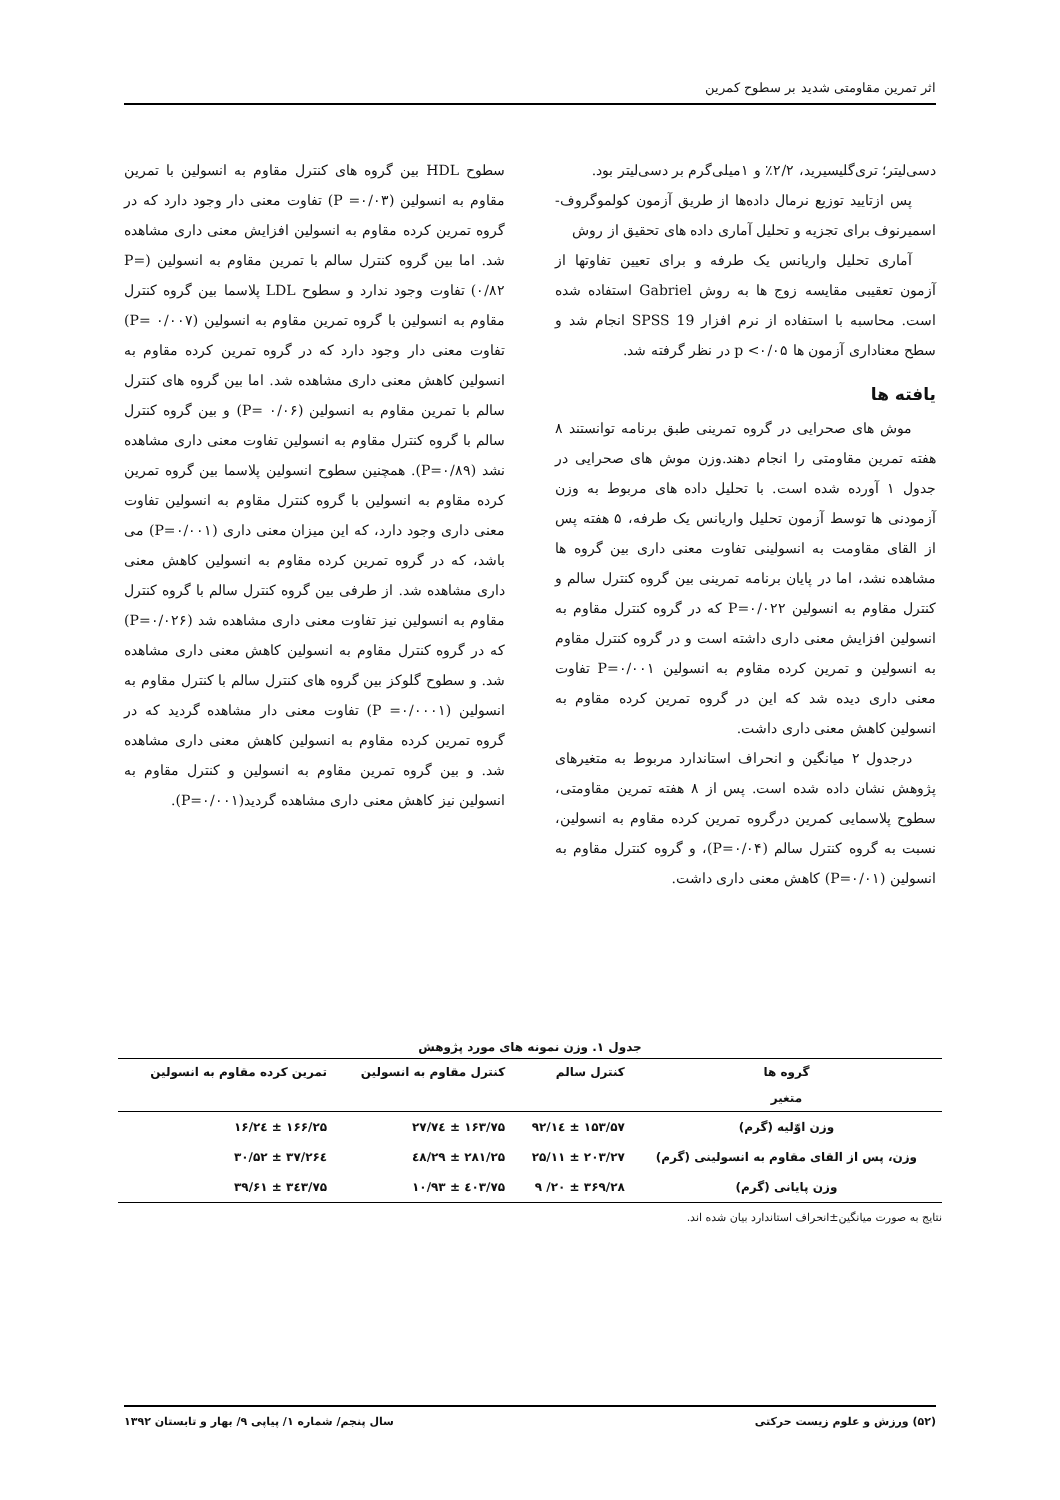اثر تمرین مقاومتی شدید بر سطوح کمرین
دسی‌لیتر؛ تری‌گلیسیرید، ۲/۲٪ و ۱میلی‌گرم بر دسی‌لیتر بود.
پس ازتایید توزیع نرمال داده‌ها از طریق آزمون کولموگروف- اسمیرنوف برای تجزیه و تحلیل آماری داده های تحقیق از روش
آماری تحلیل واریانس یک طرفه و برای تعیین تفاوتها از آزمون تعقیبی مقایسه زوج ها به روش Gabriel استفاده شده است. محاسبه با استفاده از نرم افزار SPSS 19 انجام شد و سطح معناداری آزمون ها ۰/۰۵> p در نظر گرفته شد.
یافته ها
موش های صحرایی در گروه تمرینی طبق برنامه توانستند ۸ هفته تمرین مقاومتی را انجام دهند.وزن موش های صحرایی در جدول ۱ آورده شده است. با تحلیل داده های مربوط به وزن آزمودنی ها توسط آزمون تحلیل واریانس یک طرفه، ۵ هفته پس از القای مقاومت به انسولینی تفاوت معنی داری بین گروه ها مشاهده نشد، اما در پایان برنامه تمرینی بین گروه کنترل سالم و کنترل مقاوم به انسولین P=۰/۰۲۲ که در گروه کنترل مقاوم به انسولین افزایش معنی داری داشته است و در گروه کنترل مقاوم به انسولین و تمرین کرده مقاوم به انسولین P=۰/۰۰۱ تفاوت معنی داری دیده شد که این در گروه تمرین کرده مقاوم به انسولین کاهش معنی داری داشت.
درجدول ۲ میانگین و انحراف استاندارد مربوط به متغیرهای پژوهش نشان داده شده است. پس از ۸ هفته تمرین مقاومتی، سطوح پلاسمایی کمرین درگروه تمرین کرده مقاوم به انسولین، نسبت به گروه کنترل سالم (P=۰/۰۴)، و گروه کنترل مقاوم به انسولین (P=۰/۰۱) کاهش معنی داری داشت.
سطوح HDL بین گروه های کنترل مقاوم به انسولین با تمرین مقاوم به انسولین (P =۰/۰۳) تفاوت معنی دار وجود دارد که در گروه تمرین کرده مقاوم به انسولین افزایش معنی داری مشاهده شد. اما بین گروه کنترل سالم با تمرین مقاوم به انسولین (P= ۰/۸۲) تفاوت وجود ندارد و سطوح LDL پلاسما بین گروه کنترل مقاوم به انسولین با گروه تمرین مقاوم به انسولین (P= ۰/۰۰۷) تفاوت معنی دار وجود دارد که در گروه تمرین کرده مقاوم به انسولین کاهش معنی داری مشاهده شد. اما بین گروه های کنترل سالم با تمرین مقاوم به انسولین (P= ۰/۰۶) و بین گروه کنترل سالم با گروه کنترل مقاوم به انسولین تفاوت معنی داری مشاهده نشد (P=۰/۸۹). همچنین سطوح انسولین پلاسما بین گروه تمرین کرده مقاوم به انسولین با گروه کنترل مقاوم به انسولین تفاوت معنی داری وجود دارد، که این میزان معنی داری (P=۰/۰۰۱) می باشد، که در گروه تمرین کرده مقاوم به انسولین کاهش معنی داری مشاهده شد. از طرفی بین گروه کنترل سالم با گروه کنترل مقاوم به انسولین نیز تفاوت معنی داری مشاهده شد (P=۰/۰۲۶) که در گروه کنترل مقاوم به انسولین کاهش معنی داری مشاهده شد. و سطوح گلوکز بین گروه های کنترل سالم با کنترل مقاوم به انسولین (P =۰/۰۰۰۱) تفاوت معنی دار مشاهده گردید که در گروه تمرین کرده مقاوم به انسولین کاهش معنی داری مشاهده شد. و بین گروه تمرین مقاوم به انسولین و کنترل مقاوم به انسولین نیز کاهش معنی داری مشاهده گردید(P=۰/۰۰۱).
جدول ۱. وزن نمونه های مورد پژوهش
| گروه ها | کنترل سالم | کنترل مقاوم به انسولین | تمرین کرده مقاوم به انسولین |
| --- | --- | --- | --- |
| متغیر | | | |
| وزن اوّلیه (گرم) | ۱۵۳/۵۷ ± ۱٤/۹۲ | ۱۶۳/۷۵ ± ۲۷/۷٤ | ۱۶۶/۲۵ ± ۲٤/۱۶ |
| وزن، پس از القای مقاوم به انسولینی (گرم) | ۲۰۳/۲۷ ± ۲۵/۱۱ | ۲۸۱/۲۵ ± ۲۹/٤۸ | ۲۶٤/۳۷ ± ۳۰/۵۲ |
| وزن پایانی (گرم) | ۳۶۹/۲۸ ± ۲۰/ ۹ | ٤۰۳/۷۵ ± ۱۰/۹۳ | ۳٤۳/۷۵ ± ۳۹/۶۱ |
نتایج به صورت میانگین±انحراف استاندارد بیان شده اند.
(۵۲) ورزش و علوم زیست حرکتی سال پنجم/ شماره ۱/ پیاپی ۹/ بهار و تابستان ۱۳۹۲